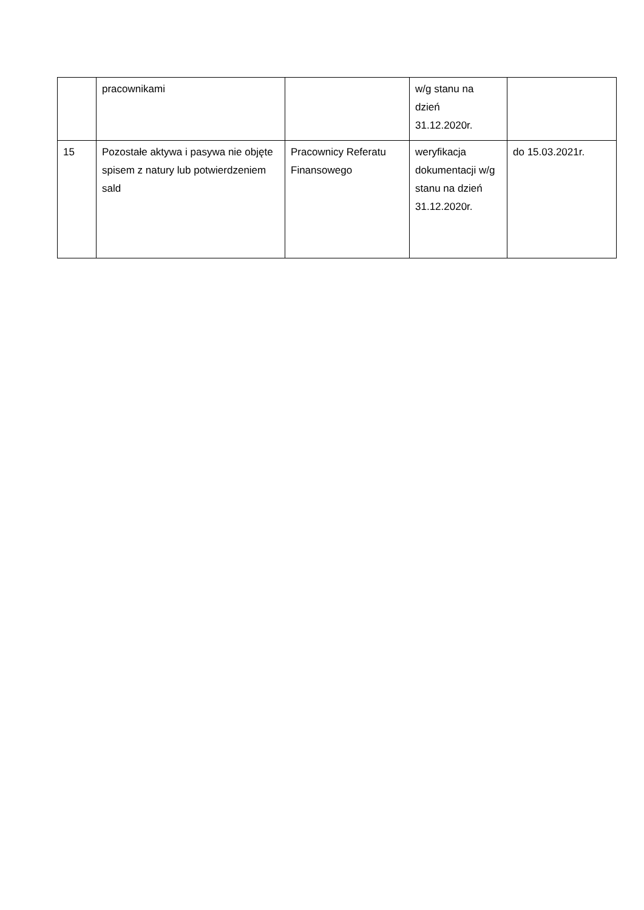| | pracownikami | | w/g stanu na dzień 31.12.2020r. | |
| 15 | Pozostałe aktywa i pasywa nie objęte spisem z natury lub potwierdzeniem sald | Pracownicy Referatu Finansowego | weryfikacja dokumentacji w/g stanu na dzień 31.12.2020r. | do 15.03.2021r. |